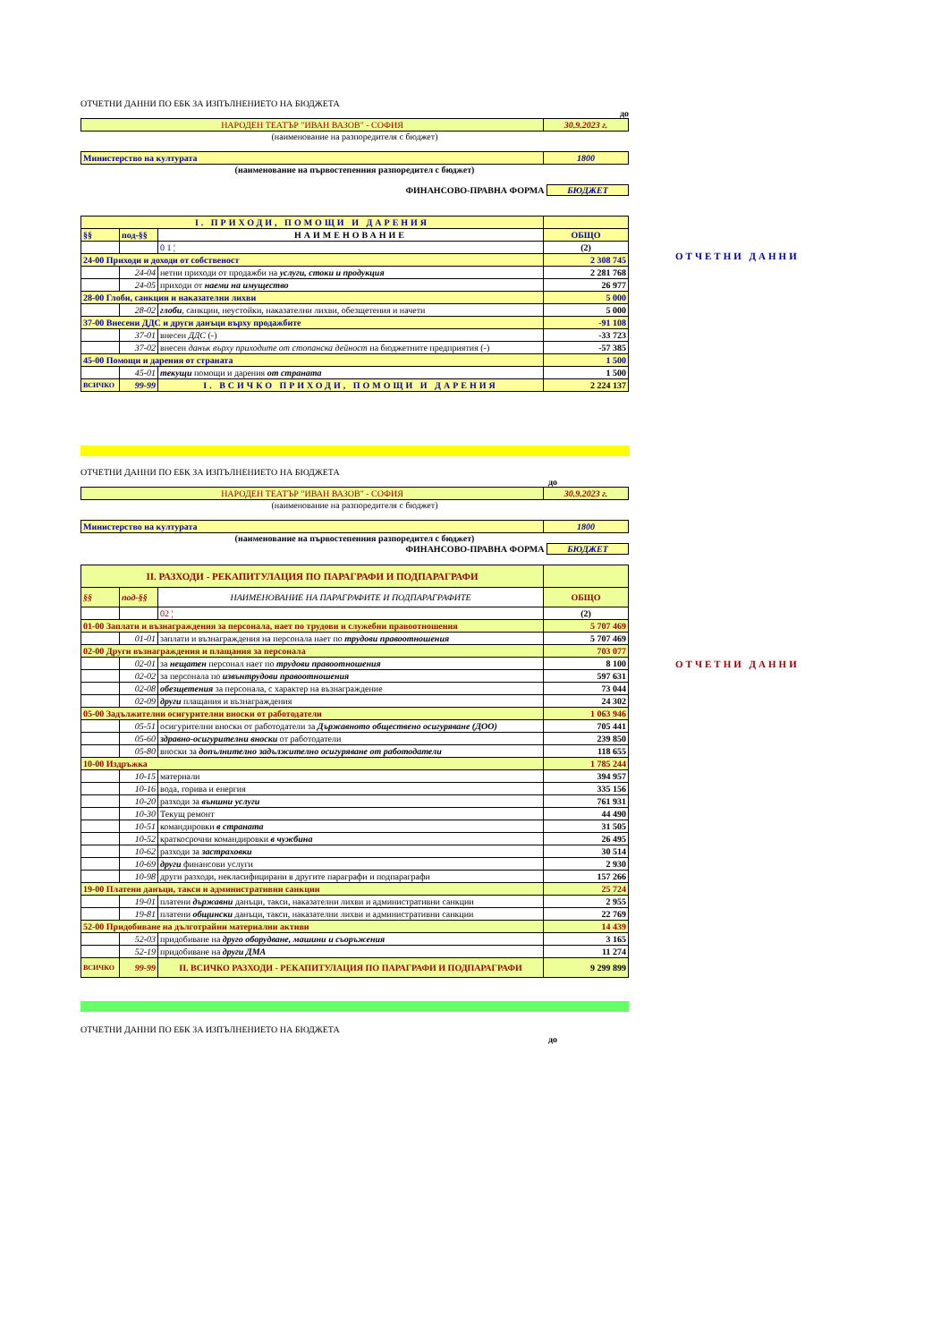ОТЧЕТНИ ДАННИ ПО ЕБК ЗА ИЗПЪЛНЕНИЕТО НА БЮДЖЕТА
до
| НАРОДЕН ТЕАТЪР "ИВАН ВАЗОВ" - СОФИЯ | 30.9.2023 г. |
(наименование на разпоредителя с бюджет)
| Министерство на културата | 1800 |
(наименование на първостепенния разпоредител с бюджет)
ФИНАНСОВО-ПРАВНА ФОРМА БЮДЖЕТ
| I. ПРИХОДИ, ПОМОЩИ И ДАРЕНИЯ | | | |
| §§ | под-§§ | НАИМЕНОВАНИЕ | ОБЩО |
| | | 0 1 ¦ | (2) |
| 24-00 Приходи и доходи от собственост | | | 2 308 745 |
| | 24-04 | нетни приходи от продажби на услуги, стоки и продукция | 2 281 768 |
| | 24-05 | приходи от наеми на имущество | 26 977 |
| 28-00 Глоби, санкции и наказателни лихви | | | 5 000 |
| | 28-02 | глоби , санкции, неустойки, наказателни лихви, обезщетения и начети | 5 000 |
| 37-00 Внесени ДДС и други данъци върху продажбите | | | -91 108 |
| | 37-01 | внесен ДДС (-) | -33 723 |
| | 37-02 | внесен данък върху приходите от стопанска дейност на бюджетните предприятия (-) | -57 385 |
| 45-00 Помощи и дарения от страната | | | 1 500 |
| | 45-01 | текущи помощи и дарения от страната | 1 500 |
| ВСИЧКО | 99-99 | I. ВСИЧКО ПРИХОДИ, ПОМОЩИ И ДАРЕНИЯ | 2 224 137 |
ОТЧЕТНИ ДАННИ ПО ЕБК ЗА ИЗПЪЛНЕНИЕТО НА БЮДЖЕТА
до
| НАРОДЕН ТЕАТЪР "ИВАН ВАЗОВ" - СОФИЯ | 30.9.2023 г. |
(наименование на разпоредителя с бюджет)
| Министерство на културата | 1800 |
(наименование на първостепенния разпоредител с бюджет)
ФИНАНСОВО-ПРАВНА ФОРМА БЮДЖЕТ
| II. РАЗХОДИ - РЕКАПИТУЛАЦИЯ ПО ПАРАГРАФИ И ПОДПАРАГРАФИ | | | |
| §§ | под-§§ | НАИМЕНОВАНИЕ НА ПАРАГРАФИТЕ И ПОДПАРАГРАФИТЕ | ОБЩО |
| | | 02 ¦ | (2) |
| 01-00 Заплати и възнаграждения за персонала, нает по трудови и служебни правоотношения | | | 5 707 469 |
| | 01-01 | заплати и възнаграждения на персонала нает по трудови правоотношения | 5 707 469 |
| 02-00 Други възнаграждения и плащания за персонала | | | 703 077 |
| | 02-01 | за нещатен персонал нает по трудови правоотношения | 8 100 |
| | 02-02 | за персонала по извънтрудови правоотношения | 597 631 |
| | 02-08 | обезщетения за персонала, с характер на възнаграждение | 73 044 |
| | 02-09 | други плащания и възнаграждения | 24 302 |
| 05-00 Задължителни осигурителни вноски от работодатели | | | 1 063 946 |
| | 05-51 | осигурителни вноски от работодатели за Държавното обществено осигуряване (ДОО) | 705 441 |
| | 05-60 | здравно-осигурителни вноски от работодатели | 239 850 |
| | 05-80 | вноски за допълнително задължително осигуряване от работодатели | 118 655 |
| 10-00 Издръжка | | | 1 785 244 |
| | 10-15 | материали | 394 957 |
| | 10-16 | вода, горива и енергия | 335 156 |
| | 10-20 | разходи за външни услуги | 761 931 |
| | 10-30 | Текущ ремонт | 44 490 |
| | 10-51 | командировки в страната | 31 505 |
| | 10-52 | краткосрочни командировки в чужбина | 26 495 |
| | 10-62 | разходи за застраховки | 30 514 |
| | 10-69 | други финансови услуги | 2 930 |
| | 10-98 | други разходи, некласифицирани в другите параграфи и подпараграфи | 157 266 |
| 19-00 Платени данъци, такси и административни санкции | | | 25 724 |
| | 19-01 | платени държавни данъци, такси, наказателни лихви и административни санкции | 2 955 |
| | 19-81 | платени общински данъци, такси, наказателни лихви и административни санкции | 22 769 |
| 52-00 Придобиване на дълготрайни материални активи | | | 14 439 |
| | 52-03 | придобиване на друго оборудване, машини и съоръжения | 3 165 |
| | 52-19 | придобиване на други ДМА | 11 274 |
| ВСИЧКО | 99-99 | II. ВСИЧКО РАЗХОДИ - РЕКАПИТУЛАЦИЯ ПО ПАРАГРАФИ И ПОДПАРАГРАФИ | 9 299 899 |
ОТЧЕТНИ ДАННИ ПО ЕБК ЗА ИЗПЪЛНЕНИЕТО НА БЮДЖЕТА
до
ОТЧЕТНИ ДАННИ
ОТЧЕТНИ ДАННИ